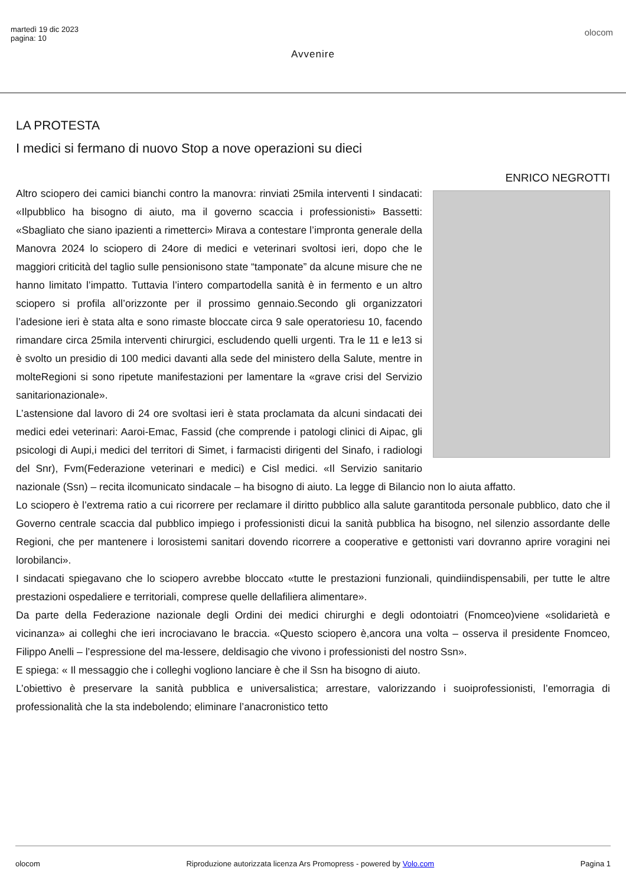martedì 19 dic 2023
pagina: 10
olocom
Avvenire
LA PROTESTA
I medici si fermano di nuovo Stop a nove operazioni su dieci
ENRICO NEGROTTI
Altro sciopero dei camici bianchi contro la manovra: rinviati 25mila interventi I sindacati: «Ilpubblico ha bisogno di aiuto, ma il governo scaccia i professionisti» Bassetti: «Sbagliato che siano ipazienti a rimetterci» Mirava a contestare l’impronta generale della Manovra 2024 lo sciopero di 24ore di medici e veterinari svoltosi ieri, dopo che le maggiori criticità del taglio sulle pensionisono state “tamponate” da alcune misure che ne hanno limitato l’impatto. Tuttavia l’intero compartodella sanità è in fermento e un altro sciopero si profila all’orizzonte per il prossimo gennaio.Secondo gli organizzatori l’adesione ieri è stata alta e sono rimaste bloccate circa 9 sale operatoriesu 10, facendo rimandare circa 25mila interventi chirurgici, escludendo quelli urgenti. Tra le 11 e le13 si è svolto un presidio di 100 medici davanti alla sede del ministero della Salute, mentre in molteRegioni si sono ripetute manifestazioni per lamentare la «grave crisi del Servizio sanitarionazionale».
L’astensione dal lavoro di 24 ore svoltasi ieri è stata proclamata da alcuni sindacati dei medici edei veterinari: Aaroi-Emac, Fassid (che comprende i patologi clinici di Aipac, gli psicologi di Aupi,i medici del territori di Simet, i farmacisti dirigenti del Sinafo, i radiologi del Snr), Fvm(Federazione veterinari e medici) e Cisl medici. «Il Servizio sanitario nazionale (Ssn) – recita ilcomunicato sindacale – ha bisogno di aiuto. La legge di Bilancio non lo aiuta affatto.
Lo sciopero è l’extrema ratio a cui ricorrere per reclamare il diritto pubblico alla salute garantitoda personale pubblico, dato che il Governo centrale scaccia dal pubblico impiego i professionisti dicui la sanità pubblica ha bisogno, nel silenzio assordante delle Regioni, che per mantenere i lorosistemi sanitari dovendo ricorrere a cooperative e gettonisti vari dovranno aprire voragini nei lorobilanci».
I sindacati spiegavano che lo sciopero avrebbe bloccato «tutte le prestazioni funzionali, quindiindispensabili, per tutte le altre prestazioni ospedaliere e territoriali, comprese quelle dellafiliera alimentare».
Da parte della Federazione nazionale degli Ordini dei medici chirurghi e degli odontoiatri (Fnomceo)viene «solidarietà e vicinanza» ai colleghi che ieri incrociavano le braccia. «Questo sciopero è,ancora una volta – osserva il presidente Fnomceo, Filippo Anelli – l’espressione del ma-lessere, deldisagio che vivono i professionisti del nostro Ssn».
E spiega: « Il messaggio che i colleghi vogliono lanciare è che il Ssn ha bisogno di aiuto.
L’obiettivo è preservare la sanità pubblica e universalistica; arrestare, valorizzando i suoiprofessionisti, l’emorragia di professionalità che la sta indebolendo; eliminare l’anacronistico tetto
olocom Riproduzione autorizzata licenza Ars Promopress - powered by Volo.com Pagina 1